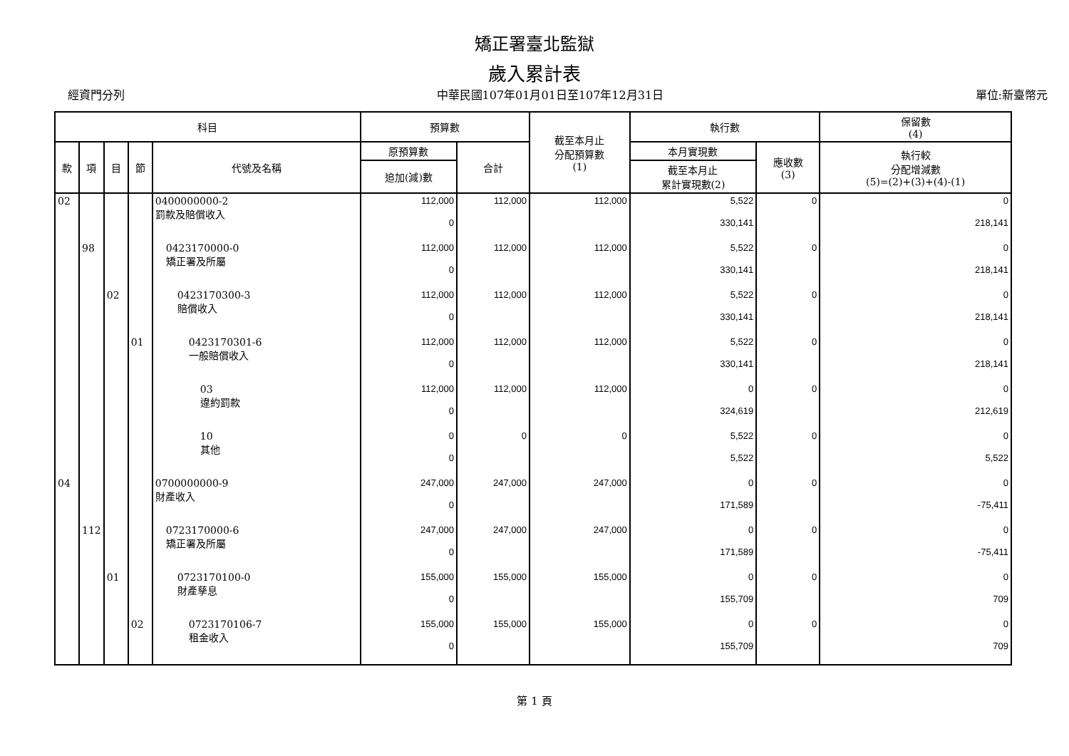矯正署臺北監獄
歲入累計表
經資門分列 中華民國107年01月01日至107年12月31日 單位:新臺幣元
| 科目 | | | | | 預算數 | | 截至本月止 分配預算數 (1) | 執行數 | | 保留數 (4) |
| --- | --- | --- | --- | --- | --- | --- | --- | --- | --- | --- |
| 款 | 項 | 目 | 節 | 代號及名稱 | 原預算數 | 合計 | | 本月實現數 | 應收數 (3) | 執行較 分配增減數 (5)=(2)+(3)+(4)-(1) |
| | | | | | 追加(減)數 | | | 截至本月止 累計實現數(2) | | |
| 02 | | | | 0400000000-2 罰款及賠償收入 | 112,000 0 | 112,000 | 112,000 | 5,522 330,141 | 0 | 0 218,141 |
| | 98 | | | 0423170000-0 矯正署及所屬 | 112,000 0 | 112,000 | 112,000 | 5,522 330,141 | 0 | 0 218,141 |
| | | 02 | | 0423170300-3 賠償收入 | 112,000 0 | 112,000 | 112,000 | 5,522 330,141 | 0 | 0 218,141 |
| | | | 01 | 0423170301-6 一般賠償收入 | 112,000 0 | 112,000 | 112,000 | 5,522 330,141 | 0 | 0 218,141 |
| | | | | 03 違約罰款 | 112,000 0 | 112,000 | 112,000 | 0 324,619 | 0 | 0 212,619 |
| | | | | 10 其他 | 0 0 | 0 | 0 | 5,522 5,522 | 0 | 0 5,522 |
| 04 | | | | 0700000000-9 財產收入 | 247,000 0 | 247,000 | 247,000 | 0 171,589 | 0 | 0 -75,411 |
| | 112 | | | 0723170000-6 矯正署及所屬 | 247,000 0 | 247,000 | 247,000 | 0 171,589 | 0 | 0 -75,411 |
| | | 01 | | 0723170100-0 財產孳息 | 155,000 0 | 155,000 | 155,000 | 0 155,709 | 0 | 0 709 |
| | | | 02 | 0723170106-7 租金收入 | 155,000 0 | 155,000 | 155,000 | 0 155,709 | 0 | 0 709 |
第 1 頁